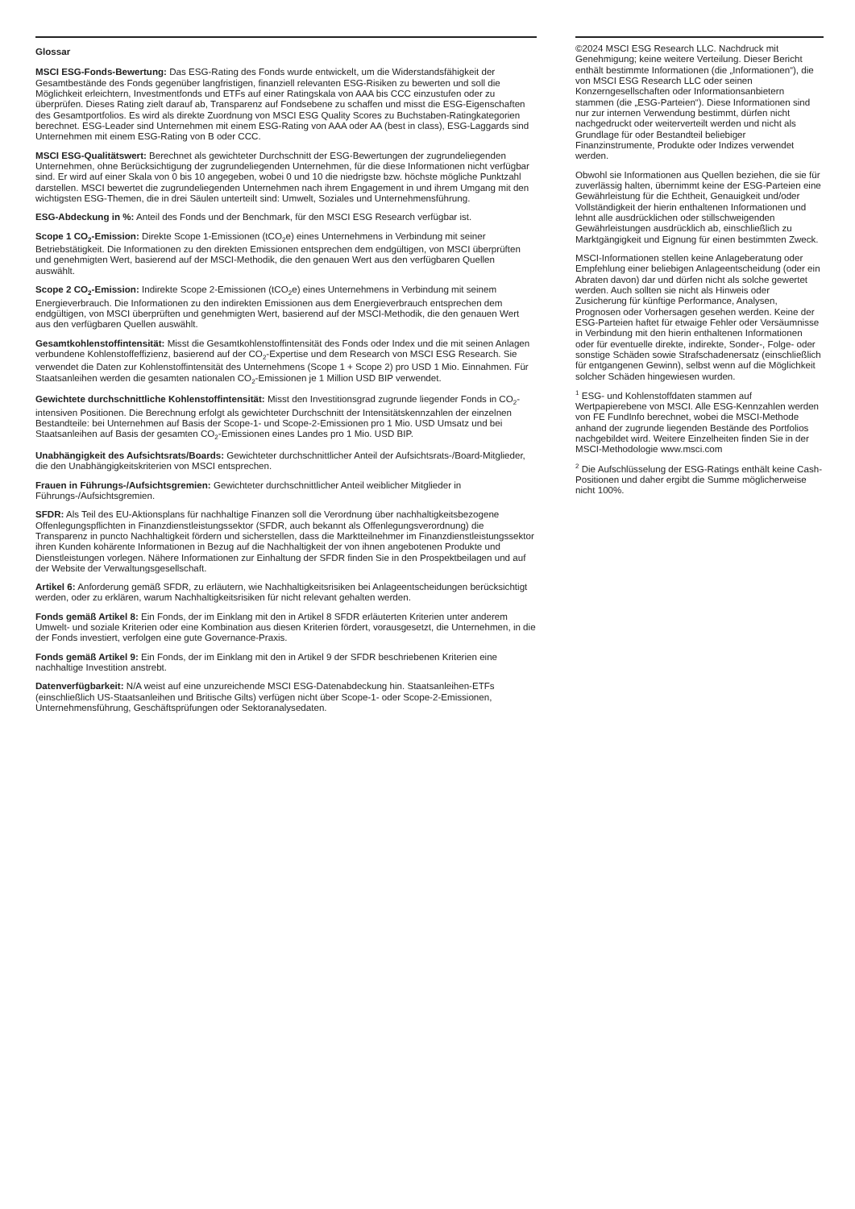Glossar
MSCI ESG-Fonds-Bewertung: Das ESG-Rating des Fonds wurde entwickelt, um die Widerstandsfähigkeit der Gesamtbestände des Fonds gegenüber langfristigen, finanziell relevanten ESG-Risiken zu bewerten und soll die Möglichkeit erleichtern, Investmentfonds und ETFs auf einer Ratingskala von AAA bis CCC einzustufen oder zu überprüfen. Dieses Rating zielt darauf ab, Transparenz auf Fondsebene zu schaffen und misst die ESG-Eigenschaften des Gesamtportfolios. Es wird als direkte Zuordnung von MSCI ESG Quality Scores zu Buchstaben-Ratingkategorien berechnet. ESG-Leader sind Unternehmen mit einem ESG-Rating von AAA oder AA (best in class), ESG-Laggards sind Unternehmen mit einem ESG-Rating von B oder CCC.
MSCI ESG-Qualitätswert: Berechnet als gewichteter Durchschnitt der ESG-Bewertungen der zugrundeliegenden Unternehmen, ohne Berücksichtigung der zugrundeliegenden Unternehmen, für die diese Informationen nicht verfügbar sind. Er wird auf einer Skala von 0 bis 10 angegeben, wobei 0 und 10 die niedrigste bzw. höchste mögliche Punktzahl darstellen. MSCI bewertet die zugrundeliegenden Unternehmen nach ihrem Engagement in und ihrem Umgang mit den wichtigsten ESG-Themen, die in drei Säulen unterteilt sind: Umwelt, Soziales und Unternehmensführung.
ESG-Abdeckung in %: Anteil des Fonds und der Benchmark, für den MSCI ESG Research verfügbar ist.
Scope 1 CO<sub>2</sub>-Emission: Direkte Scope 1-Emissionen (tCO<sub>2</sub>e) eines Unternehmens in Verbindung mit seiner Betriebstätigkeit. Die Informationen zu den direkten Emissionen entsprechen dem endgültigen, von MSCI überprüften und genehmigten Wert, basierend auf der MSCI-Methodik, die den genauen Wert aus den verfügbaren Quellen auswählt.
Scope 2 CO<sub>2</sub>-Emission: Indirekte Scope 2-Emissionen (tCO<sub>2</sub>e) eines Unternehmens in Verbindung mit seinem Energieverbrauch. Die Informationen zu den indirekten Emissionen aus dem Energieverbrauch entsprechen dem endgültigen, von MSCI überprüften und genehmigten Wert, basierend auf der MSCI-Methodik, die den genauen Wert aus den verfügbaren Quellen auswählt.
Gesamtkohlenstoffintensität: Misst die Gesamtkohlenstoffintensität des Fonds oder Index und die mit seinen Anlagen verbundene Kohlenstoffeffizienz, basierend auf der CO<sub>2</sub>-Expertise und dem Research von MSCI ESG Research. Sie verwendet die Daten zur Kohlenstoffintensität des Unternehmens (Scope 1 + Scope 2) pro USD 1 Mio. Einnahmen. Für Staatsanleihen werden die gesamten nationalen CO<sub>2</sub>-Emissionen je 1 Million USD BIP verwendet.
Gewichtete durchschnittliche Kohlenstoffintensität: Misst den Investitionsgrad zugrunde liegender Fonds in CO<sub>2</sub>-intensiven Positionen. Die Berechnung erfolgt als gewichteter Durchschnitt der Intensitätskennzahlen der einzelnen Bestandteile: bei Unternehmen auf Basis der Scope-1- und Scope-2-Emissionen pro 1 Mio. USD Umsatz und bei Staatsanleihen auf Basis der gesamten CO<sub>2</sub>-Emissionen eines Landes pro 1 Mio. USD BIP.
Unabhängigkeit des Aufsichtsrats/Boards: Gewichteter durchschnittlicher Anteil der Aufsichtsrats-/Board-Mitglieder, die den Unabhängigkeitskriterien von MSCI entsprechen.
Frauen in Führungs-/Aufsichtsgremien: Gewichteter durchschnittlicher Anteil weiblicher Mitglieder in Führungs-/Aufsichtsgremien.
SFDR: Als Teil des EU-Aktionsplans für nachhaltige Finanzen soll die Verordnung über nachhaltigkeitsbezogene Offenlegungspflichten in Finanzdienstleistungssektor (SFDR, auch bekannt als Offenlegungsverordnung) die Transparenz in puncto Nachhaltigkeit fördern und sicherstellen, dass die Marktteilnehmer im Finanzdienstleistungssektor ihren Kunden kohärente Informationen in Bezug auf die Nachhaltigkeit der von ihnen angebotenen Produkte und Dienstleistungen vorlegen. Nähere Informationen zur Einhaltung der SFDR finden Sie in den Prospektbeilagen und auf der Website der Verwaltungsgesellschaft.
Artikel 6: Anforderung gemäß SFDR, zu erläutern, wie Nachhaltigkeitsrisiken bei Anlageentscheidungen berücksichtigt werden, oder zu erklären, warum Nachhaltigkeitsrisiken für nicht relevant gehalten werden.
Fonds gemäß Artikel 8: Ein Fonds, der im Einklang mit den in Artikel 8 SFDR erläuterten Kriterien unter anderem Umwelt- und soziale Kriterien oder eine Kombination aus diesen Kriterien fördert, vorausgesetzt, die Unternehmen, in die der Fonds investiert, verfolgen eine gute Governance-Praxis.
Fonds gemäß Artikel 9: Ein Fonds, der im Einklang mit den in Artikel 9 der SFDR beschriebenen Kriterien eine nachhaltige Investition anstrebt.
Datenverfügbarkeit: N/A weist auf eine unzureichende MSCI ESG-Datenabdeckung hin. Staatsanleihen-ETFs (einschließlich US-Staatsanleihen und Britische Gilts) verfügen nicht über Scope-1- oder Scope-2-Emissionen, Unternehmensführung, Geschäftsprüfungen oder Sektoranalysedaten.
©2024 MSCI ESG Research LLC. Nachdruck mit Genehmigung; keine weitere Verteilung. Dieser Bericht enthält bestimmte Informationen (die „Informationen“), die von MSCI ESG Research LLC oder seinen Konzerngesellschaften oder Informationsanbietern stammen (die „ESG-Parteien“). Diese Informationen sind nur zur internen Verwendung bestimmt, dürfen nicht nachgedruckt oder weiterverteilt werden und nicht als Grundlage für oder Bestandteil beliebiger Finanzinstrumente, Produkte oder Indizes verwendet werden.
Obwohl sie Informationen aus Quellen beziehen, die sie für zuverlässig halten, übernimmt keine der ESG-Parteien eine Gewährleistung für die Echtheit, Genauigkeit und/oder Vollständigkeit der hierin enthaltenen Informationen und lehnt alle ausdrücklichen oder stillschweigenden Gewährleistungen ausdrücklich ab, einschließlich zu Marktgängigkeit und Eignung für einen bestimmten Zweck.
MSCI-Informationen stellen keine Anlageberatung oder Empfehlung einer beliebigen Anlageentscheidung (oder ein Abraten davon) dar und dürfen nicht als solche gewertet werden. Auch sollten sie nicht als Hinweis oder Zusicherung für künftige Performance, Analysen, Prognosen oder Vorhersagen gesehen werden. Keine der ESG-Parteien haftet für etwaige Fehler oder Versäumnisse in Verbindung mit den hierin enthaltenen Informationen oder für eventuelle direkte, indirekte, Sonder-, Folge- oder sonstige Schäden sowie Strafschadenersatz (einschließlich für entgangenen Gewinn), selbst wenn auf die Möglichkeit solcher Schäden hingewiesen wurden.
<sup>1</sup> ESG- und Kohlenstoffdaten stammen auf Wertpapierebene von MSCI. Alle ESG-Kennzahlen werden von FE FundInfo berechnet, wobei die MSCI-Methode anhand der zugrunde liegenden Bestände des Portfolios nachgebildet wird. Weitere Einzelheiten finden Sie in der MSCI-Methodologie www.msci.com
<sup>2</sup> Die Aufschlüsselung der ESG-Ratings enthält keine Cash-Positionen und daher ergibt die Summe möglicherweise nicht 100%.